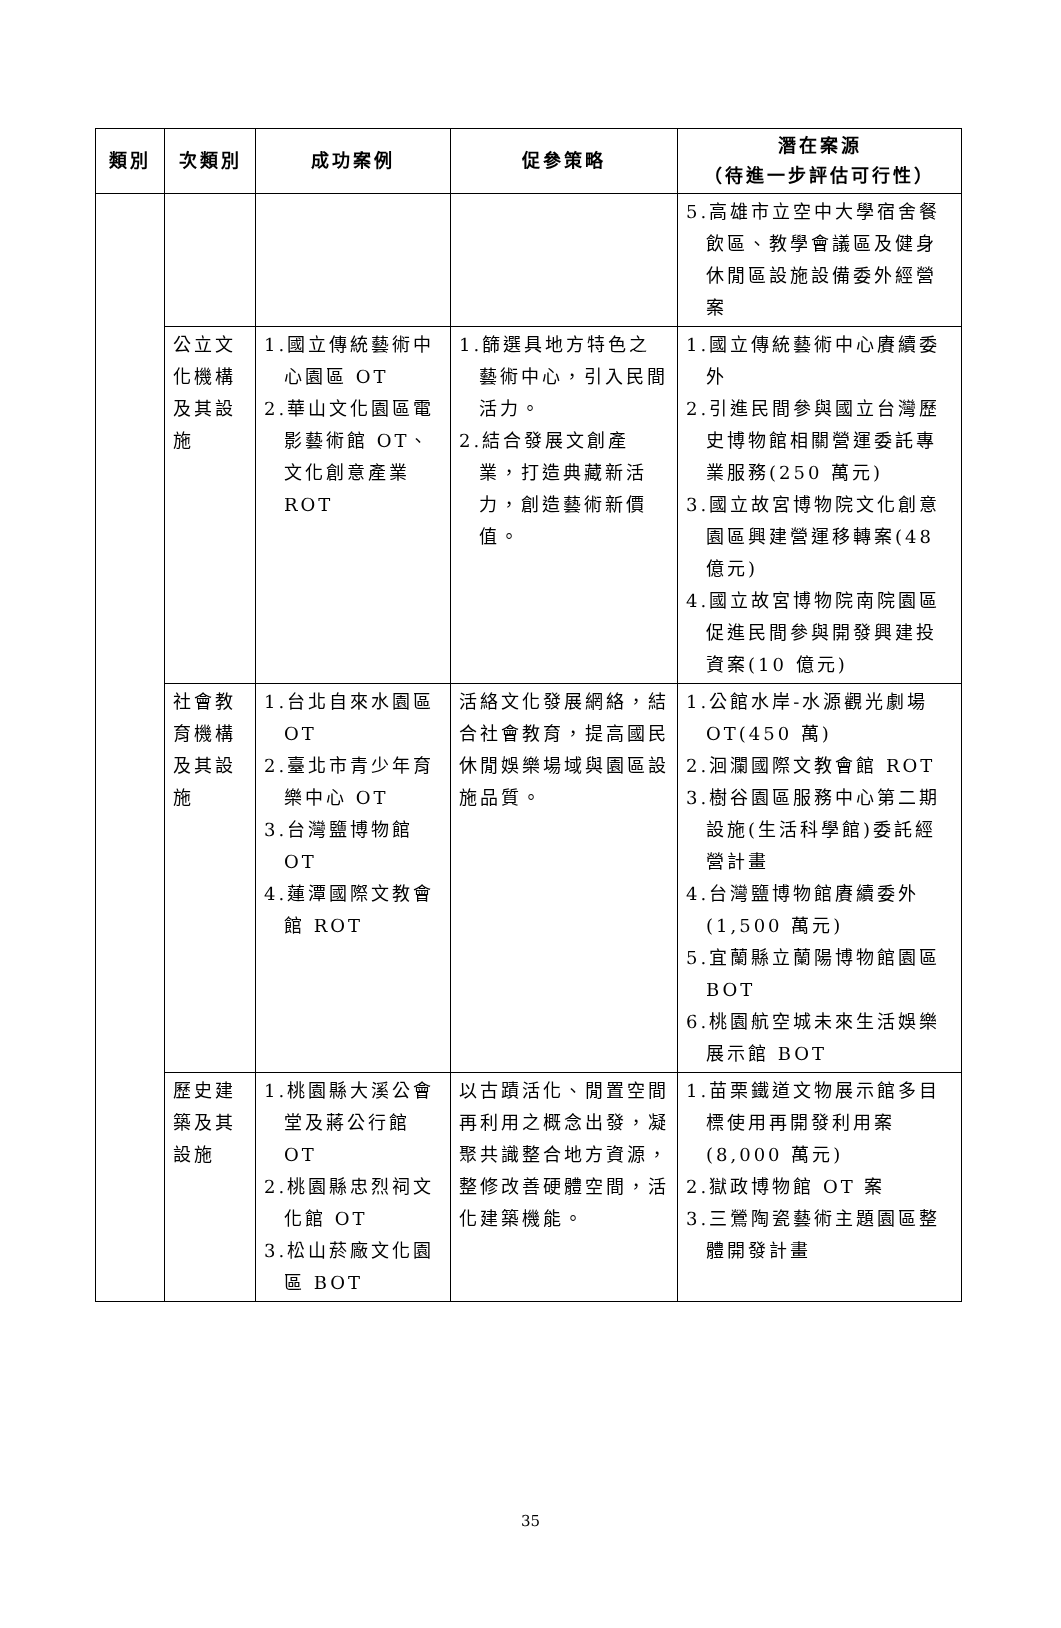| 類別 | 次類別 | 成功案例 | 促參策略 | 潛在案源 （待進一步評估可行性） |
| --- | --- | --- | --- | --- |
| | | | | 5.高雄市立空中大學宿舍餐飲區、教學會議區及健身休閒區設施設備委外經營案 |
| | 公立文化機構及其設施 | 1.國立傳統藝術中心園區 OT 2.華山文化園區電影藝術館 OT、文化創意產業 ROT | 1.篩選具地方特色之藝術中心，引入民間活力。 2.結合發展文創產業，打造典藏新活力，創造藝術新價值。 | 1.國立傳統藝術中心賡續委外 2.引進民間參與國立台灣歷史博物館相關營運委託專業服務(250 萬元) 3.國立故宮博物院文化創意園區興建營運移轉案(48 億元) 4.國立故宮博物院南院園區促進民間參與開發興建投資案(10 億元) |
| | 社會教育機構及其設施 | 1.台北自來水園區 OT 2.臺北市青少年育樂中心 OT 3.台灣鹽博物館 OT 4.蓮潭國際文教會館 ROT | 活絡文化發展網絡，結合社會教育，提高國民休閒娛樂場域與園區設施品質。 | 1.公館水岸-水源觀光劇場 OT(450 萬) 2.洄瀾國際文教會館 ROT 3.樹谷園區服務中心第二期設施(生活科學館)委託經營計畫 4.台灣鹽博物館賡續委外(1,500 萬元) 5.宜蘭縣立蘭陽博物館園區 BOT 6.桃園航空城未來生活娛樂展示館 BOT |
| | 歷史建築及其設施 | 1.桃園縣大溪公會堂及蔣公行館 OT 2.桃園縣忠烈祠文化館 OT 3.松山菸廠文化園區 BOT | 以古蹟活化、閒置空間再利用之概念出發，凝聚共識整合地方資源，整修改善硬體空間，活化建築機能。 | 1.苗栗鐵道文物展示館多目標使用再開發利用案(8,000 萬元) 2.獄政博物館 OT 案 3.三鶯陶瓷藝術主題園區整體開發計畫 |
35